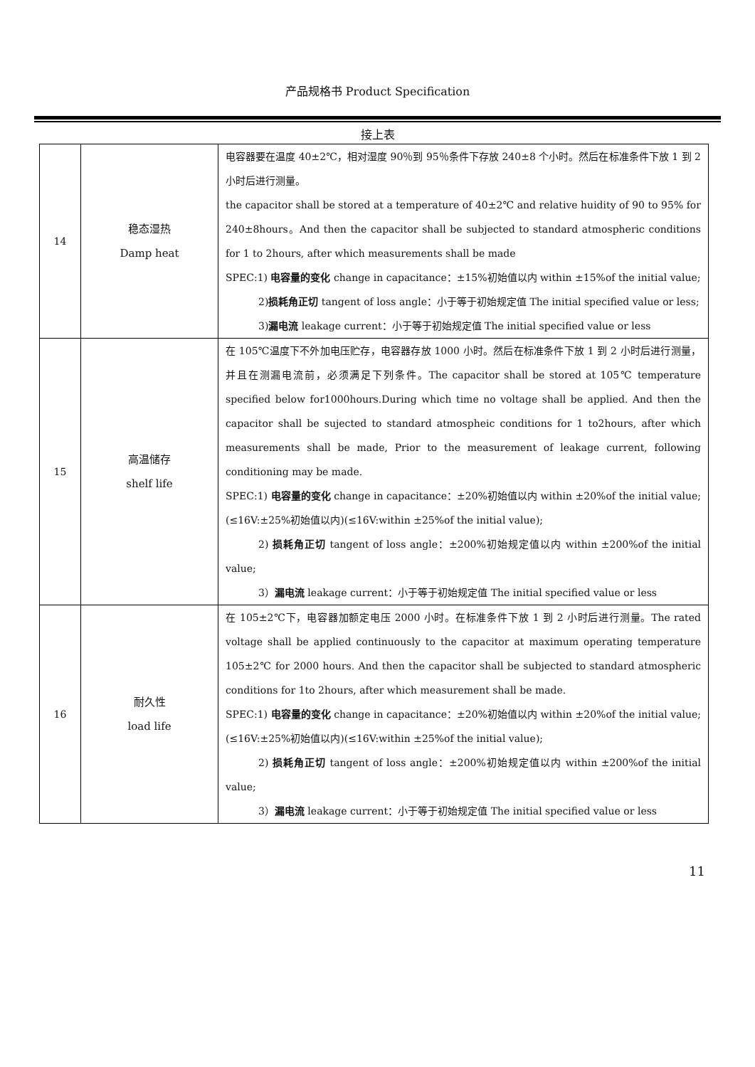产品规格书 Product Specification
接上表
| 14 | 稳态湿热 Damp heat | 电容器要在温度 40±2℃，相对湿度 90％到 95％条件下存放 240±8 个小时。然后在标准条件下放 1 到 2 小时后进行测量。 the capacitor shall be stored at a temperature of 40±2℃ and relative huidity of 90 to 95% for 240±8hours。And then the capacitor shall be subjected to standard atmospheric conditions for 1 to 2hours, after which measurements shall be made SPEC:1) 电容量的变化 change in capacitance：±15%初始值以内 within ±15%of the initial value; 2) 损耗角正切 tangent of loss angle：小于等于初始规定值 The initial specified value or less; 3) 漏电流 leakage current：小于等于初始规定值 The initial specified value or less |
| 15 | 高温储存 shelf life | 在 105℃温度下不外加电压贮存，电容器存放 1000 小时。然后在标准条件下放 1 到 2 小时后进行测量，并且在测漏电流前，必须满足下列条件。The capacitor shall be stored at 105℃ temperature specified below for1000hours.During which time no voltage shall be applied. And then the capacitor shall be sujected to standard atmospheic conditions for 1 to2hours, after which measurements shall be made, Prior to the measurement of leakage current, following conditioning may be made. SPEC:1) 电容量的变化 change in capacitance：±20%初始值以内 within ±20%of the initial value;(≤16V:±25%初始值以内)(≤16V:within ±25%of the initial value); 2) 损耗角正切 tangent of loss angle：±200%初始规定值以内 within ±200%of the initial value; 3） 漏电流 leakage current：小于等于初始规定值 The initial specified value or less |
| 16 | 耐久性 load life | 在 105±2℃下，电容器加额定电压 2000 小时。在标准条件下放 1 到 2 小时后进行测量。The rated voltage shall be applied continuously to the capacitor at maximum operating temperature 105±2℃ for 2000 hours. And then the capacitor shall be subjected to standard atmospheric conditions for 1to 2hours, after which measurement shall be made. SPEC:1) 电容量的变化 change in capacitance：±20%初始值以内 within ±20%of the initial value; (≤16V:±25%初始值以内)(≤16V:within ±25%of the initial value); 2) 损耗角正切 tangent of loss angle：±200%初始规定值以内 within ±200%of the initial value; 3） 漏电流 leakage current：小于等于初始规定值 The initial specified value or less |
11